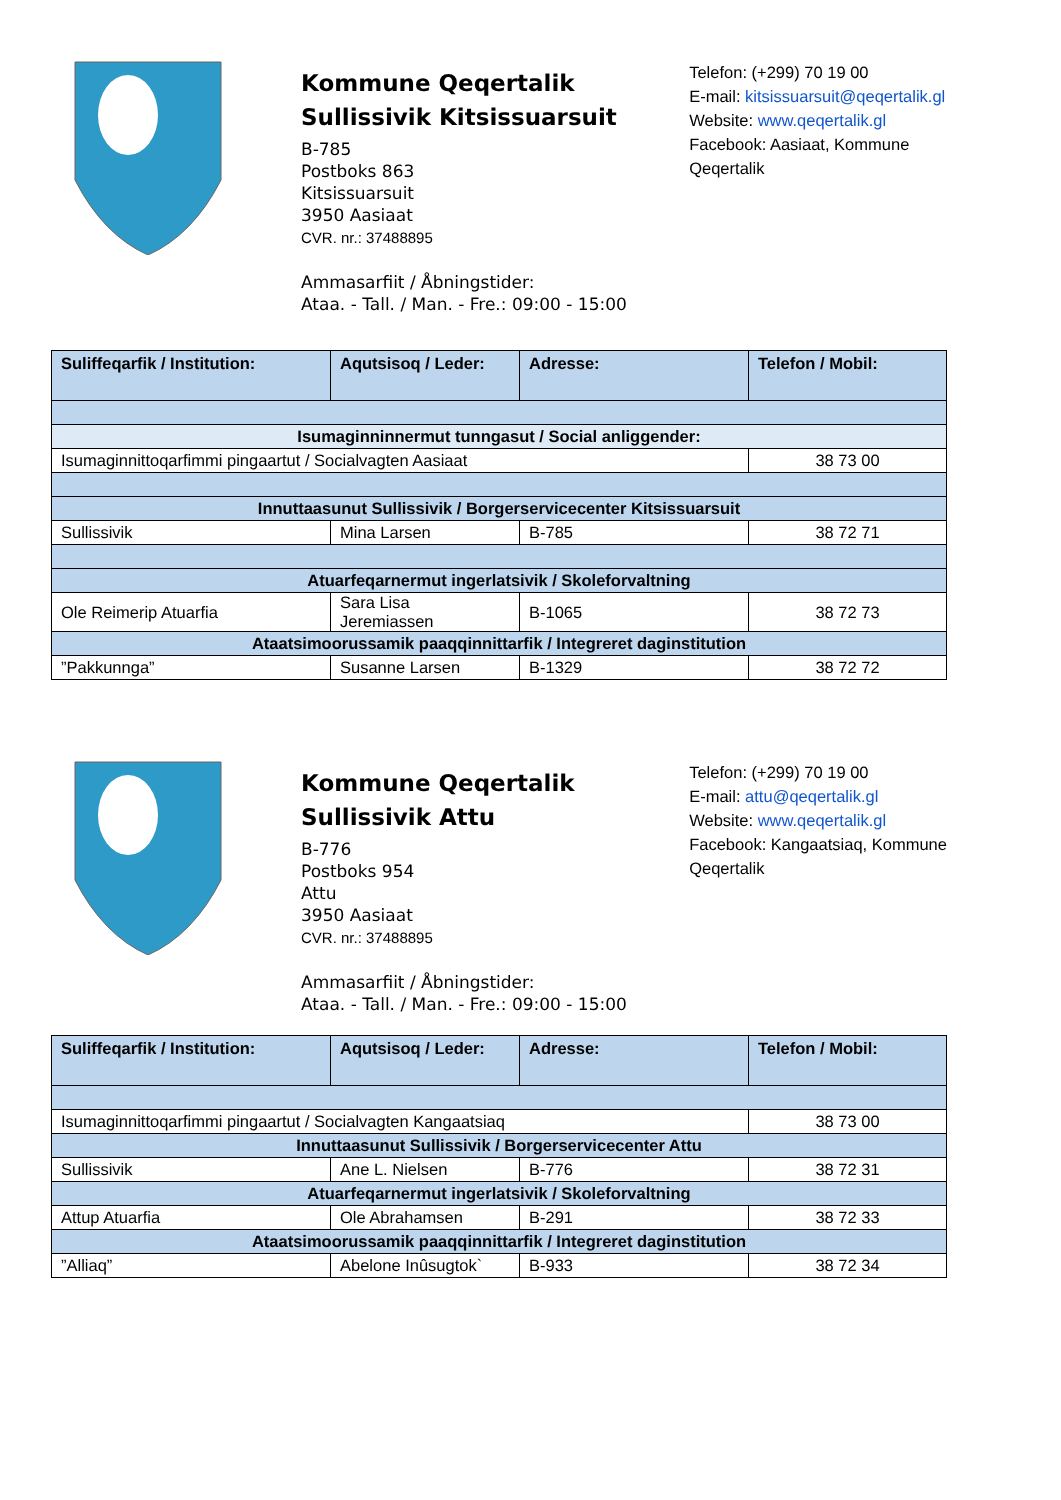Kommune Qeqertalik
Sullissivik Kitsissuarsuit
B-785
Postboks 863
Kitsissuarsuit
3950 Aasiaat
CVR. nr.: 37488895
Ammasarfiit / Åbningstider:
Ataa. - Tall. / Man. - Fre.: 09:00 - 15:00
Telefon: (+299) 70 19 00
E-mail: kitsissuarsuit@qeqertalik.gl
Website: www.qeqertalik.gl
Facebook: Aasiaat, Kommune Qeqertalik
| Suliffeqarfik / Institution: | Aqutsisoq / Leder: | Adresse: | Telefon / Mobil: |
| --- | --- | --- | --- |
| Isumaginninnermut tunngasut / Social anliggender: | | | |
| Isumaginnittoqarfimmi pingaartut / Socialvagten Aasiaat | | | 38 73 00 |
| Innuttaasunut Sullissivik / Borgerservicecenter Kitsissuarsuit | | | |
| Sullissivik | Mina Larsen | B-785 | 38 72 71 |
| Atuarfeqarnermut ingerlatsivik / Skoleforvaltning | | | |
| Ole Reimerip Atuarfia | Sara Lisa Jeremiassen | B-1065 | 38 72 73 |
| Ataatsimoorussamik paaqqinnittarfik / Integreret daginstitution | | | |
| ”Pakkunnga” | Susanne Larsen | B-1329 | 38 72 72 |
Kommune Qeqertalik
Sullissivik Attu
B-776
Postboks 954
Attu
3950 Aasiaat
CVR. nr.: 37488895
Ammasarfiit / Åbningstider:
Ataa. - Tall. / Man. - Fre.: 09:00 - 15:00
Telefon: (+299) 70 19 00
E-mail: attu@qeqertalik.gl
Website: www.qeqertalik.gl
Facebook: Kangaatsiaq, Kommune Qeqertalik
| Suliffeqarfik / Institution: | Aqutsisoq / Leder: | Adresse: | Telefon / Mobil: |
| --- | --- | --- | --- |
| Isumaginnittoqarfimmi pingaartut / Socialvagten Kangaatsiaq | | | 38 73 00 |
| Innuttaasunut Sullissivik / Borgerservicecenter Attu | | | |
| Sullissivik | Ane L. Nielsen | B-776 | 38 72 31 |
| Atuarfeqarnermut ingerlatsivik / Skoleforvaltning | | | |
| Attup Atuarfia | Ole Abrahamsen | B-291 | 38 72 33 |
| Ataatsimoorussamik paaqqinnittarfik / Integreret daginstitution | | | |
| ”Alliaq” | Abelone Inûsugtok` | B-933 | 38 72 34 |